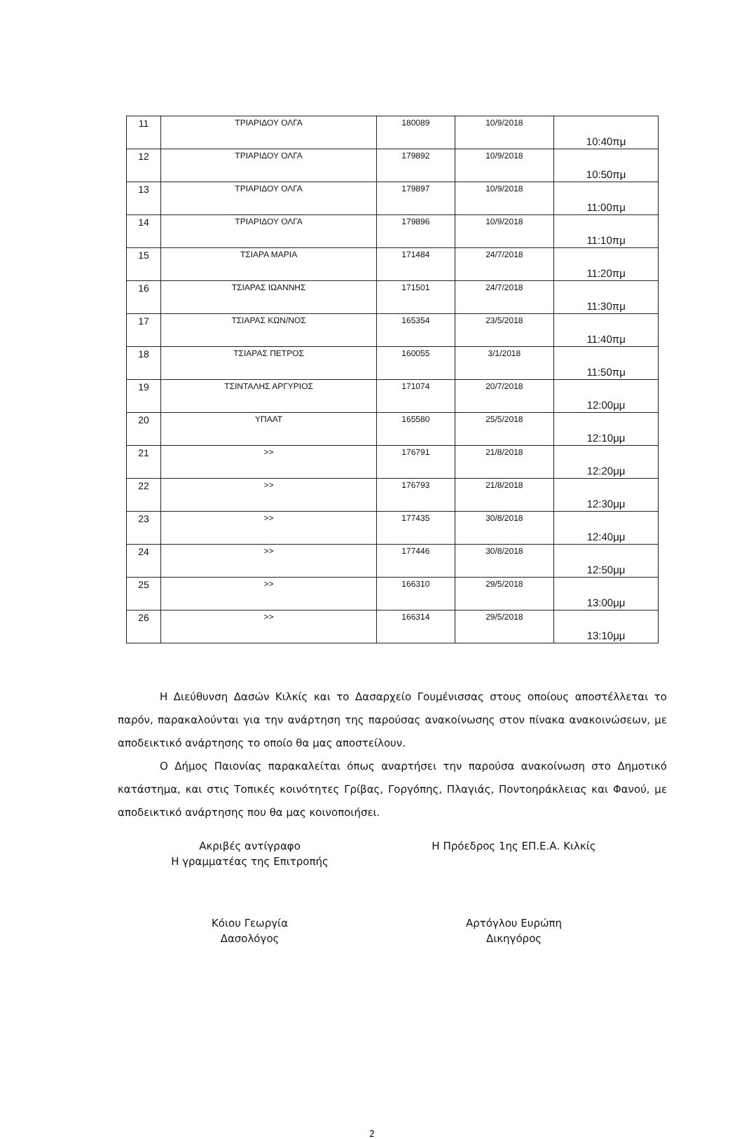| 11 | ΤΡΙΑΡΙΔΟΥ ΟΛΓΑ | 180089 | 10/9/2018 | 10:40πμ |
| 12 | ΤΡΙΑΡΙΔΟΥ ΟΛΓΑ | 179892 | 10/9/2018 | 10:50πμ |
| 13 | ΤΡΙΑΡΙΔΟΥ ΟΛΓΑ | 179897 | 10/9/2018 | 11:00πμ |
| 14 | ΤΡΙΑΡΙΔΟΥ ΟΛΓΑ | 179896 | 10/9/2018 | 11:10πμ |
| 15 | ΤΣΙΑΡΑ ΜΑΡΙΑ | 171484 | 24/7/2018 | 11:20πμ |
| 16 | ΤΣΙΑΡΑΣ ΙΩΑΝΝΗΣ | 171501 | 24/7/2018 | 11:30πμ |
| 17 | ΤΣΙΑΡΑΣ ΚΩΝ/ΝΟΣ | 165354 | 23/5/2018 | 11:40πμ |
| 18 | ΤΣΙΑΡΑΣ ΠΕΤΡΟΣ | 160055 | 3/1/2018 | 11:50πμ |
| 19 | ΤΣΙΝΤΑΛΗΣ ΑΡΓΥΡΙΟΣ | 171074 | 20/7/2018 | 12:00μμ |
| 20 | ΥΠΑΑΤ | 165580 | 25/5/2018 | 12:10μμ |
| 21 | >> | 176791 | 21/8/2018 | 12:20μμ |
| 22 | >> | 176793 | 21/8/2018 | 12:30μμ |
| 23 | >> | 177435 | 30/8/2018 | 12:40μμ |
| 24 | >> | 177446 | 30/8/2018 | 12:50μμ |
| 25 | >> | 166310 | 29/5/2018 | 13:00μμ |
| 26 | >> | 166314 | 29/5/2018 | 13:10μμ |
Η Διεύθυνση Δασών Κιλκίς και το Δασαρχείο Γουμένισσας στους οποίους αποστέλλεται το παρόν, παρακαλούνται για την ανάρτηση της παρούσας ανακοίνωσης στον πίνακα ανακοινώσεων, με αποδεικτικό ανάρτησης το οποίο θα μας αποστείλουν.
Ο Δήμος Παιονίας παρακαλείται όπως αναρτήσει την παρούσα ανακοίνωση στο Δημοτικό κατάστημα, και στις Τοπικές κοινότητες Γρίβας, Γοργόπης, Πλαγιάς, Ποντοηράκλειας και Φανού, με αποδεικτικό ανάρτησης που θα μας κοινοποιήσει.
Ακριβές αντίγραφο
Η γραμματέας της Επιτροπής
Κόιου Γεωργία
Δασολόγος
Η Πρόεδρος 1ης ΕΠ.Ε.Α. Κιλκίς
Αρτόγλου Ευρώπη
Δικηγόρος
2